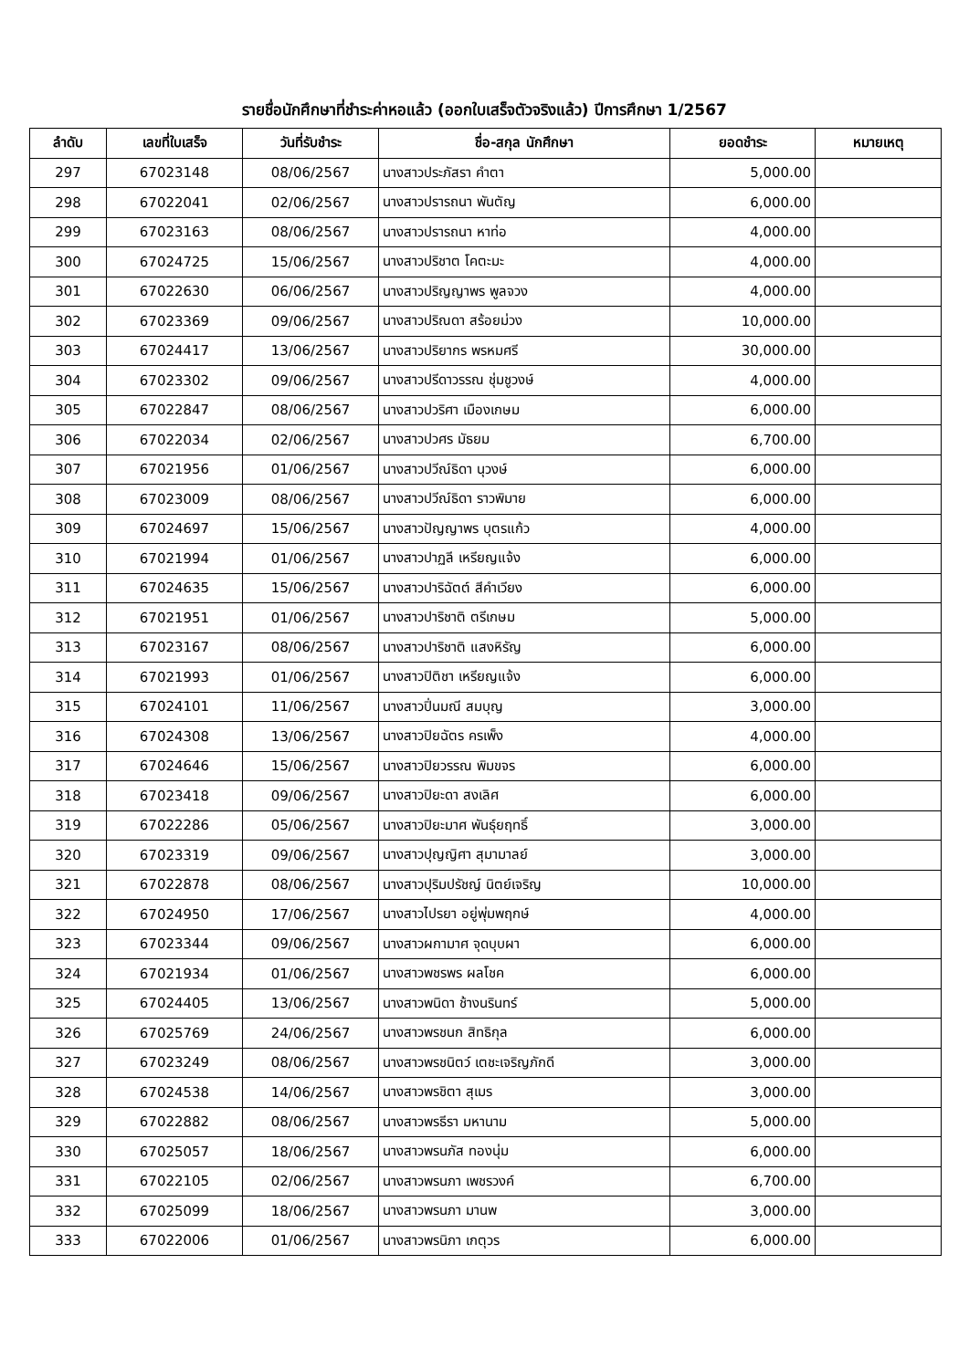รายชื่อนักศึกษาที่ชำระค่าหอแล้ว (ออกใบเสร็จตัวจริงแล้ว) ปีการศึกษา 1/2567
| ลำดับ | เลขที่ใบเสร็จ | วันที่รับชำระ | ชื่อ-สกุล นักศึกษา | ยอดชำระ | หมายเหตุ |
| --- | --- | --- | --- | --- | --- |
| 297 | 67023148 | 08/06/2567 | นางสาวประภัสรา คำตา | 5,000.00 | |
| 298 | 67022041 | 02/06/2567 | นางสาวปรารถนา พันตัญ | 6,000.00 | |
| 299 | 67023163 | 08/06/2567 | นางสาวปรารถนา หาท่อ | 4,000.00 | |
| 300 | 67024725 | 15/06/2567 | นางสาวปริชาต โคตะมะ | 4,000.00 | |
| 301 | 67022630 | 06/06/2567 | นางสาวปริญญาพร พูลจวง | 4,000.00 | |
| 302 | 67023369 | 09/06/2567 | นางสาวปริณดา สร้อยม่วง | 10,000.00 | |
| 303 | 67024417 | 13/06/2567 | นางสาวปริยากร พรหมศรี | 30,000.00 | |
| 304 | 67023302 | 09/06/2567 | นางสาวปรีดาวรรณ ชุ่มชูวงษ์ | 4,000.00 | |
| 305 | 67022847 | 08/06/2567 | นางสาวปวริศา เมืองเกษม | 6,000.00 | |
| 306 | 67022034 | 02/06/2567 | นางสาวปวศร มัธยม | 6,700.00 | |
| 307 | 67021956 | 01/06/2567 | นางสาวปวีณ์ธิดา นุวงษ์ | 6,000.00 | |
| 308 | 67023009 | 08/06/2567 | นางสาวปวีณ์ธิดา ราวพิมาย | 6,000.00 | |
| 309 | 67024697 | 15/06/2567 | นางสาวปัญญาพร บุตรแก้ว | 4,000.00 | |
| 310 | 67021994 | 01/06/2567 | นางสาวปาฏลี เหรียญแจ้ง | 6,000.00 | |
| 311 | 67024635 | 15/06/2567 | นางสาวปาริฉัตต์ สีคำเวียง | 6,000.00 | |
| 312 | 67021951 | 01/06/2567 | นางสาวปาริชาติ ตรีเกษม | 5,000.00 | |
| 313 | 67023167 | 08/06/2567 | นางสาวปาริชาติ แสงหิรัญ | 6,000.00 | |
| 314 | 67021993 | 01/06/2567 | นางสาวปิติชา เหรียญแจ้ง | 6,000.00 | |
| 315 | 67024101 | 11/06/2567 | นางสาวปิ่นมณี สมบุญ | 3,000.00 | |
| 316 | 67024308 | 13/06/2567 | นางสาวปิยฉัตร ครเพ็ง | 4,000.00 | |
| 317 | 67024646 | 15/06/2567 | นางสาวปิยวรรณ พิมขจร | 6,000.00 | |
| 318 | 67023418 | 09/06/2567 | นางสาวปิยะดา สงเลิศ | 6,000.00 | |
| 319 | 67022286 | 05/06/2567 | นางสาวปิยะมาศ พันธุ์ยฤทธิ์ | 3,000.00 | |
| 320 | 67023319 | 09/06/2567 | นางสาวปุญญิศา สุมามาลย์ | 3,000.00 | |
| 321 | 67022878 | 08/06/2567 | นางสาวปุริมปรัชญ์ นิตย์เจริญ | 10,000.00 | |
| 322 | 67024950 | 17/06/2567 | นางสาวไปรยา อยู่พุ่มพฤกษ์ | 4,000.00 | |
| 323 | 67023344 | 09/06/2567 | นางสาวผกามาศ จุดบุบผา | 6,000.00 | |
| 324 | 67021934 | 01/06/2567 | นางสาวพชรพร ผลโชค | 6,000.00 | |
| 325 | 67024405 | 13/06/2567 | นางสาวพนิดา ช้างนรินทร์ | 5,000.00 | |
| 326 | 67025769 | 24/06/2567 | นางสาวพรชนก สิทธิกุล | 6,000.00 | |
| 327 | 67023249 | 08/06/2567 | นางสาวพรชนิตว์ เตชะเจริญภักดี | 3,000.00 | |
| 328 | 67024538 | 14/06/2567 | นางสาวพรชิตา สุเมร | 3,000.00 | |
| 329 | 67022882 | 08/06/2567 | นางสาวพรธีรา มหานาม | 5,000.00 | |
| 330 | 67025057 | 18/06/2567 | นางสาวพรนภัส ทองนุ่ม | 6,000.00 | |
| 331 | 67022105 | 02/06/2567 | นางสาวพรนภา เพชรวงค์ | 6,700.00 | |
| 332 | 67025099 | 18/06/2567 | นางสาวพรนภา มานพ | 3,000.00 | |
| 333 | 67022006 | 01/06/2567 | นางสาวพรนิภา เกตุวร | 6,000.00 | |